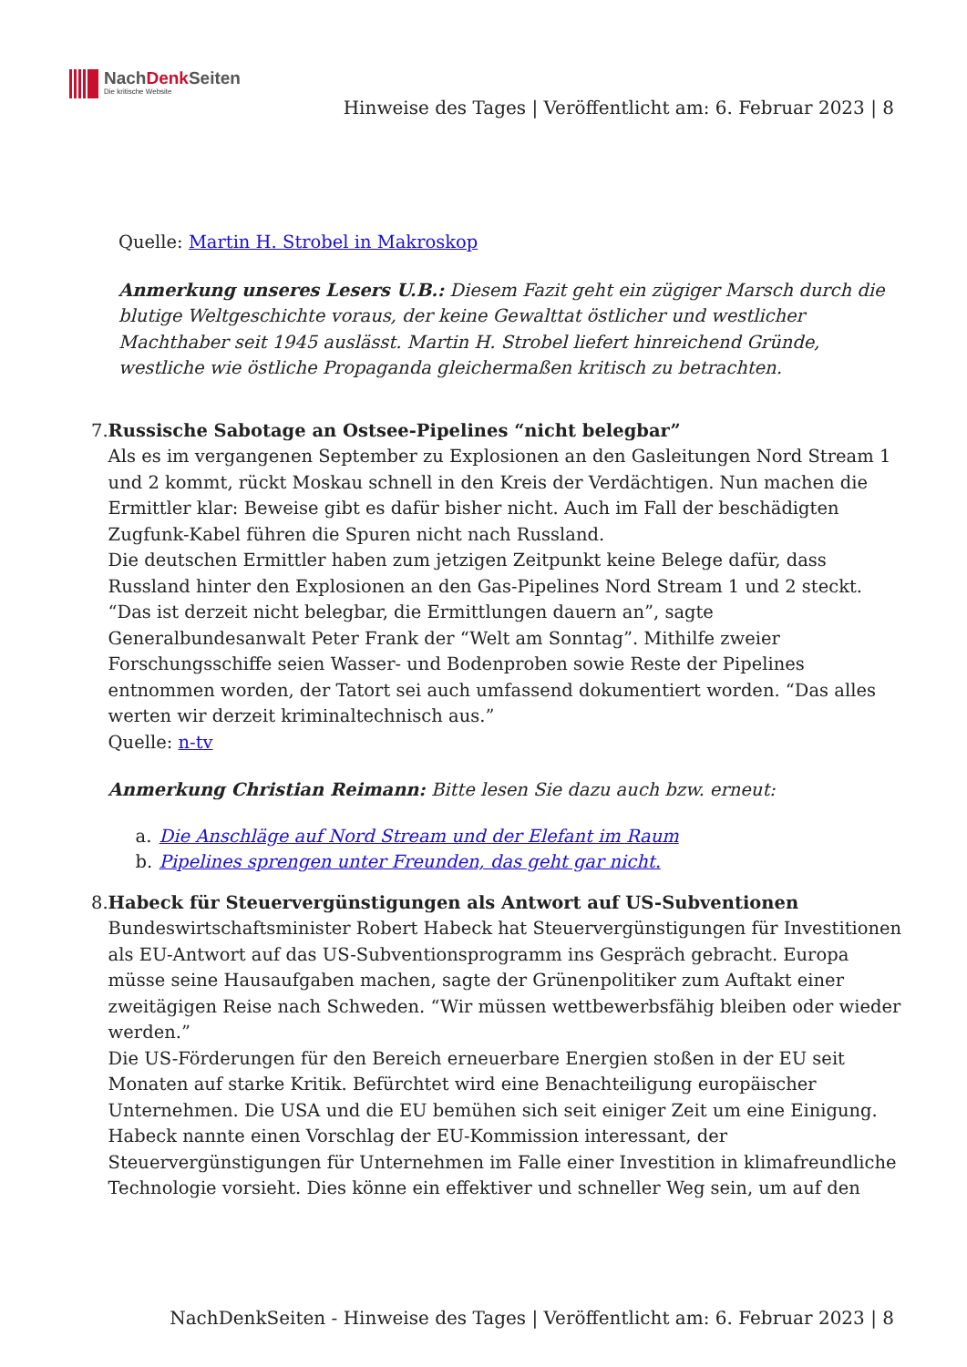NachDenk Seiten
Die kritische Website
Hinweise des Tages | Veröffentlicht am: 6. Februar 2023 | 8
Quelle: Martin H. Strobel in Makroskop
Anmerkung unseres Lesers U.B.: Diesem Fazit geht ein zügiger Marsch durch die blutige Weltgeschichte voraus, der keine Gewalttat östlicher und westlicher Machthaber seit 1945 auslässt. Martin H. Strobel liefert hinreichend Gründe, westliche wie östliche Propaganda gleichermaßen kritisch zu betrachten.
7. Russische Sabotage an Ostsee-Pipelines “nicht belegbar”
Als es im vergangenen September zu Explosionen an den Gasleitungen Nord Stream 1 und 2 kommt, rückt Moskau schnell in den Kreis der Verdächtigen. Nun machen die Ermittler klar: Beweise gibt es dafür bisher nicht. Auch im Fall der beschädigten Zugfunk-Kabel führen die Spuren nicht nach Russland.
Die deutschen Ermittler haben zum jetzigen Zeitpunkt keine Belege dafür, dass Russland hinter den Explosionen an den Gas-Pipelines Nord Stream 1 und 2 steckt. “Das ist derzeit nicht belegbar, die Ermittlungen dauern an”, sagte Generalbundesanwalt Peter Frank der “Welt am Sonntag”. Mithilfe zweier Forschungsschiffe seien Wasser- und Bodenproben sowie Reste der Pipelines entnommen worden, der Tatort sei auch umfassend dokumentiert worden. “Das alles werten wir derzeit kriminaltechnisch aus.”
Quelle: n-tv
Anmerkung Christian Reimann: Bitte lesen Sie dazu auch bzw. erneut:
a. Die Anschläge auf Nord Stream und der Elefant im Raum
b. Pipelines sprengen unter Freunden, das geht gar nicht.
8. Habeck für Steuervergünstigungen als Antwort auf US-Subventionen
Bundeswirtschaftsminister Robert Habeck hat Steuervergünstigungen für Investitionen als EU-Antwort auf das US-Subventionsprogramm ins Gespräch gebracht. Europa müsse seine Hausaufgaben machen, sagte der Grünenpolitiker zum Auftakt einer zweitägigen Reise nach Schweden. “Wir müssen wettbewerbsfähig bleiben oder wieder werden.”
Die US-Förderungen für den Bereich erneuerbare Energien stoßen in der EU seit Monaten auf starke Kritik. Befürchtet wird eine Benachteiligung europäischer Unternehmen. Die USA und die EU bemühen sich seit einiger Zeit um eine Einigung. Habeck nannte einen Vorschlag der EU-Kommission interessant, der Steuervergünstigungen für Unternehmen im Falle einer Investition in klimafreundliche Technologie vorsieht. Dies könne ein effektiver und schneller Weg sein, um auf den
NachDenkSeiten - Hinweise des Tages | Veröffentlicht am: 6. Februar 2023 | 8